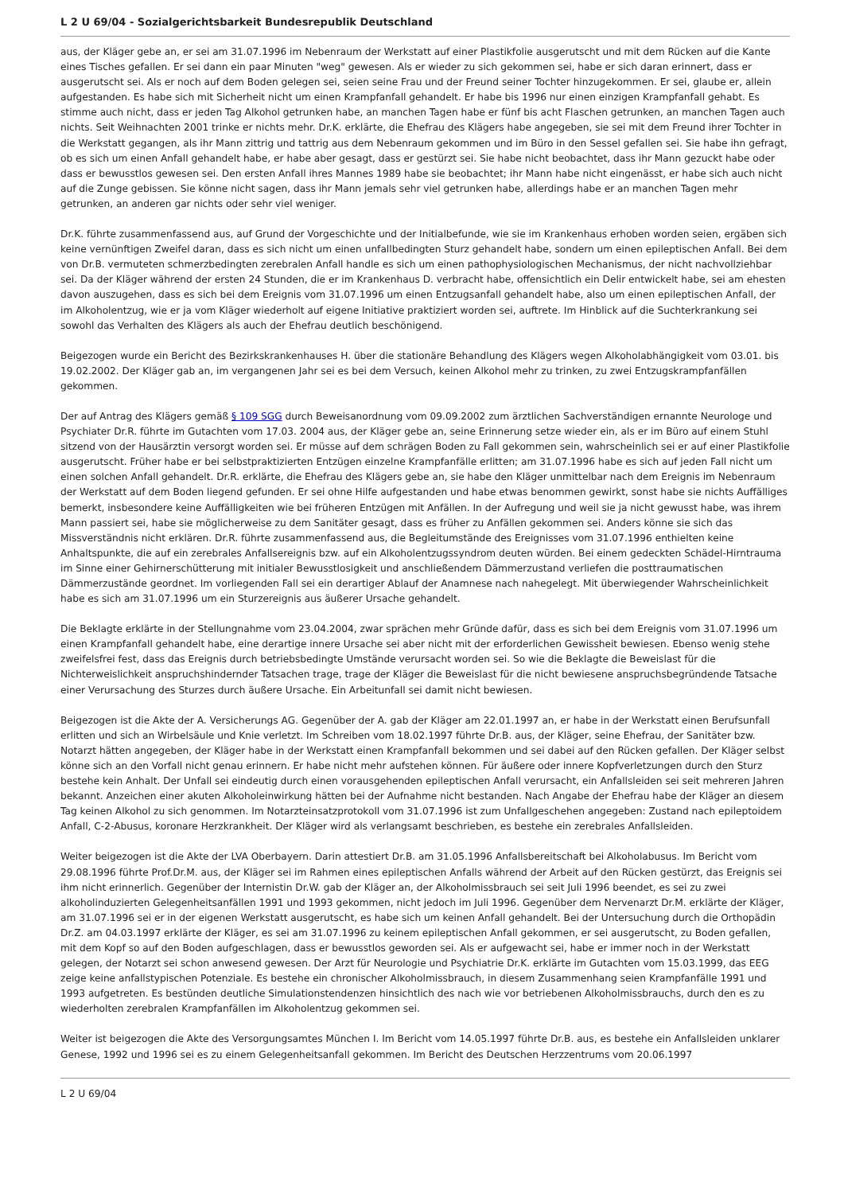L 2 U 69/04 - Sozialgerichtsbarkeit Bundesrepublik Deutschland
aus, der Kläger gebe an, er sei am 31.07.1996 im Nebenraum der Werkstatt auf einer Plastikfolie ausgerutscht und mit dem Rücken auf die Kante eines Tisches gefallen. Er sei dann ein paar Minuten "weg" gewesen. Als er wieder zu sich gekommen sei, habe er sich daran erinnert, dass er ausgerutscht sei. Als er noch auf dem Boden gelegen sei, seien seine Frau und der Freund seiner Tochter hinzugekommen. Er sei, glaube er, allein aufgestanden. Es habe sich mit Sicherheit nicht um einen Krampfanfall gehandelt. Er habe bis 1996 nur einen einzigen Krampfanfall gehabt. Es stimme auch nicht, dass er jeden Tag Alkohol getrunken habe, an manchen Tagen habe er fünf bis acht Flaschen getrunken, an manchen Tagen auch nichts. Seit Weihnachten 2001 trinke er nichts mehr. Dr.K. erklärte, die Ehefrau des Klägers habe angegeben, sie sei mit dem Freund ihrer Tochter in die Werkstatt gegangen, als ihr Mann zittrig und tattrig aus dem Nebenraum gekommen und im Büro in den Sessel gefallen sei. Sie habe ihn gefragt, ob es sich um einen Anfall gehandelt habe, er habe aber gesagt, dass er gestürzt sei. Sie habe nicht beobachtet, dass ihr Mann gezuckt habe oder dass er bewusstlos gewesen sei. Den ersten Anfall ihres Mannes 1989 habe sie beobachtet; ihr Mann habe nicht eingenässt, er habe sich auch nicht auf die Zunge gebissen. Sie könne nicht sagen, dass ihr Mann jemals sehr viel getrunken habe, allerdings habe er an manchen Tagen mehr getrunken, an anderen gar nichts oder sehr viel weniger.
Dr.K. führte zusammenfassend aus, auf Grund der Vorgeschichte und der Initialbefunde, wie sie im Krankenhaus erhoben worden seien, ergäben sich keine vernünftigen Zweifel daran, dass es sich nicht um einen unfallbedingten Sturz gehandelt habe, sondern um einen epileptischen Anfall. Bei dem von Dr.B. vermuteten schmerzbedingten zerebralen Anfall handle es sich um einen pathophysiologischen Mechanismus, der nicht nachvollziehbar sei. Da der Kläger während der ersten 24 Stunden, die er im Krankenhaus D. verbracht habe, offensichtlich ein Delir entwickelt habe, sei am ehesten davon auszugehen, dass es sich bei dem Ereignis vom 31.07.1996 um einen Entzugsanfall gehandelt habe, also um einen epileptischen Anfall, der im Alkoholentzug, wie er ja vom Kläger wiederholt auf eigene Initiative praktiziert worden sei, auftrete. Im Hinblick auf die Suchterkrankung sei sowohl das Verhalten des Klägers als auch der Ehefrau deutlich beschönigend.
Beigezogen wurde ein Bericht des Bezirkskrankenhauses H. über die stationäre Behandlung des Klägers wegen Alkoholabhängigkeit vom 03.01. bis 19.02.2002. Der Kläger gab an, im vergangenen Jahr sei es bei dem Versuch, keinen Alkohol mehr zu trinken, zu zwei Entzugskrampfanfällen gekommen.
Der auf Antrag des Klägers gemäß § 109 SGG durch Beweisanordnung vom 09.09.2002 zum ärztlichen Sachverständigen ernannte Neurologe und Psychiater Dr.R. führte im Gutachten vom 17.03. 2004 aus, der Kläger gebe an, seine Erinnerung setze wieder ein, als er im Büro auf einem Stuhl sitzend von der Hausärztin versorgt worden sei. Er müsse auf dem schrägen Boden zu Fall gekommen sein, wahrscheinlich sei er auf einer Plastikfolie ausgerutscht. Früher habe er bei selbstpraktizierten Entzügen einzelne Krampfanfälle erlitten; am 31.07.1996 habe es sich auf jeden Fall nicht um einen solchen Anfall gehandelt. Dr.R. erklärte, die Ehefrau des Klägers gebe an, sie habe den Kläger unmittelbar nach dem Ereignis im Nebenraum der Werkstatt auf dem Boden liegend gefunden. Er sei ohne Hilfe aufgestanden und habe etwas benommen gewirkt, sonst habe sie nichts Auffälliges bemerkt, insbesondere keine Auffälligkeiten wie bei früheren Entzügen mit Anfällen. In der Aufregung und weil sie ja nicht gewusst habe, was ihrem Mann passiert sei, habe sie möglicherweise zu dem Sanitäter gesagt, dass es früher zu Anfällen gekommen sei. Anders könne sie sich das Missverständnis nicht erklären. Dr.R. führte zusammenfassend aus, die Begleitumstände des Ereignisses vom 31.07.1996 enthielten keine Anhaltspunkte, die auf ein zerebrales Anfallsereignis bzw. auf ein Alkoholentzugssyndrom deuten würden. Bei einem gedeckten Schädel-Hirntrauma im Sinne einer Gehirnerschütterung mit initialer Bewusstlosigkeit und anschließendem Dämmerzustand verliefen die posttraumatischen Dämmerzustände geordnet. Im vorliegenden Fall sei ein derartiger Ablauf der Anamnese nach nahegelegt. Mit überwiegender Wahrscheinlichkeit habe es sich am 31.07.1996 um ein Sturzereignis aus äußerer Ursache gehandelt.
Die Beklagte erklärte in der Stellungnahme vom 23.04.2004, zwar sprächen mehr Gründe dafür, dass es sich bei dem Ereignis vom 31.07.1996 um einen Krampfanfall gehandelt habe, eine derartige innere Ursache sei aber nicht mit der erforderlichen Gewissheit bewiesen. Ebenso wenig stehe zweifelsfrei fest, dass das Ereignis durch betriebsbedingte Umstände verursacht worden sei. So wie die Beklagte die Beweislast für die Nichterweislichkeit anspruchshindernder Tatsachen trage, trage der Kläger die Beweislast für die nicht bewiesene anspruchsbegründende Tatsache einer Verursachung des Sturzes durch äußere Ursache. Ein Arbeitunfall sei damit nicht bewiesen.
Beigezogen ist die Akte der A. Versicherungs AG. Gegenüber der A. gab der Kläger am 22.01.1997 an, er habe in der Werkstatt einen Berufsunfall erlitten und sich an Wirbelsäule und Knie verletzt. Im Schreiben vom 18.02.1997 führte Dr.B. aus, der Kläger, seine Ehefrau, der Sanitäter bzw. Notarzt hätten angegeben, der Kläger habe in der Werkstatt einen Krampfanfall bekommen und sei dabei auf den Rücken gefallen. Der Kläger selbst könne sich an den Vorfall nicht genau erinnern. Er habe nicht mehr aufstehen können. Für äußere oder innere Kopfverletzungen durch den Sturz bestehe kein Anhalt. Der Unfall sei eindeutig durch einen vorausgehenden epileptischen Anfall verursacht, ein Anfallsleiden sei seit mehreren Jahren bekannt. Anzeichen einer akuten Alkoholeinwirkung hätten bei der Aufnahme nicht bestanden. Nach Angabe der Ehefrau habe der Kläger an diesem Tag keinen Alkohol zu sich genommen. Im Notarzteinsatzprotokoll vom 31.07.1996 ist zum Unfallgeschehen angegeben: Zustand nach epileptoidem Anfall, C-2-Abusus, koronare Herzkrankheit. Der Kläger wird als verlangsamt beschrieben, es bestehe ein zerebrales Anfallsleiden.
Weiter beigezogen ist die Akte der LVA Oberbayern. Darin attestiert Dr.B. am 31.05.1996 Anfallsbereitschaft bei Alkoholabusus. Im Bericht vom 29.08.1996 führte Prof.Dr.M. aus, der Kläger sei im Rahmen eines epileptischen Anfalls während der Arbeit auf den Rücken gestürzt, das Ereignis sei ihm nicht erinnerlich. Gegenüber der Internistin Dr.W. gab der Kläger an, der Alkoholmissbrauch sei seit Juli 1996 beendet, es sei zu zwei alkoholinduzierten Gelegenheitsanfällen 1991 und 1993 gekommen, nicht jedoch im Juli 1996. Gegenüber dem Nervenarzt Dr.M. erklärte der Kläger, am 31.07.1996 sei er in der eigenen Werkstatt ausgerutscht, es habe sich um keinen Anfall gehandelt. Bei der Untersuchung durch die Orthopädin Dr.Z. am 04.03.1997 erklärte der Kläger, es sei am 31.07.1996 zu keinem epileptischen Anfall gekommen, er sei ausgerutscht, zu Boden gefallen, mit dem Kopf so auf den Boden aufgeschlagen, dass er bewusstlos geworden sei. Als er aufgewacht sei, habe er immer noch in der Werkstatt gelegen, der Notarzt sei schon anwesend gewesen. Der Arzt für Neurologie und Psychiatrie Dr.K. erklärte im Gutachten vom 15.03.1999, das EEG zeige keine anfallstypischen Potenziale. Es bestehe ein chronischer Alkoholmissbrauch, in diesem Zusammenhang seien Krampfanfälle 1991 und 1993 aufgetreten. Es bestünden deutliche Simulationstendenzen hinsichtlich des nach wie vor betriebenen Alkoholmissbrauchs, durch den es zu wiederholten zerebralen Krampfanfällen im Alkoholentzug gekommen sei.
Weiter ist beigezogen die Akte des Versorgungsamtes München I. Im Bericht vom 14.05.1997 führte Dr.B. aus, es bestehe ein Anfallsleiden unklarer Genese, 1992 und 1996 sei es zu einem Gelegenheitsanfall gekommen. Im Bericht des Deutschen Herzzentrums vom 20.06.1997
L 2 U 69/04